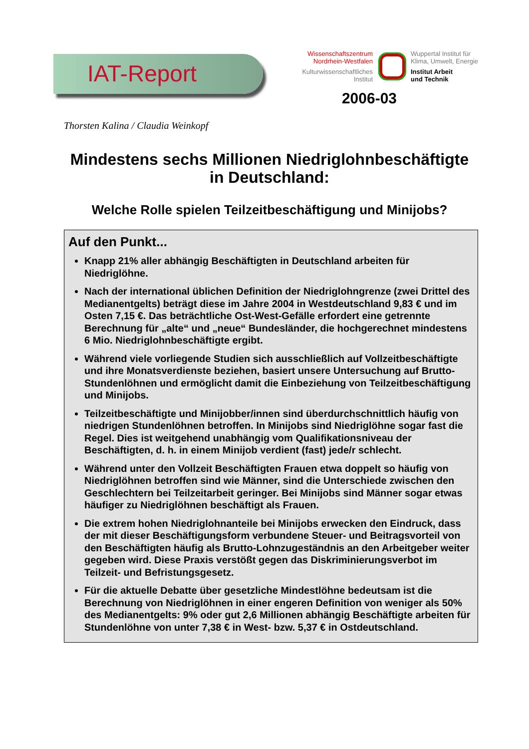IAT-Report
Wissenschaftszentrum
Nordrhein-Westfalen
Kulturwissenschaftliches
Institut
Wuppertal Institut für
Klima, Umwelt, Energie
Institut Arbeit
und Technik
2006-03
Thorsten Kalina / Claudia Weinkopf
Mindestens sechs Millionen Niedriglohnbeschäftigte
in Deutschland:
Welche Rolle spielen Teilzeitbeschäftigung und Minijobs?
Auf den Punkt...
Knapp 21% aller abhängig Beschäftigten in Deutschland arbeiten für Niedriglöhne.
Nach der international üblichen Definition der Niedriglohngrenze (zwei Drittel des Medianentgelts) beträgt diese im Jahre 2004 in Westdeutschland 9,83 € und im Osten 7,15 €. Das beträchtliche Ost-West-Gefälle erfordert eine getrennte Berechnung für „alte“ und „neue“ Bundesländer, die hochgerechnet mindestens 6 Mio. Niedriglohnbeschäftigte ergibt.
Während viele vorliegende Studien sich ausschließlich auf Vollzeitbeschäftigte und ihre Monatsverdienste beziehen, basiert unsere Untersuchung auf Brutto-Stundenlöhnen und ermöglicht damit die Einbeziehung von Teilzeitbeschäftigung und Minijobs.
Teilzeitbeschäftigte und Minijobber/innen sind überdurchschnittlich häufig von niedrigen Stundenlöhnen betroffen. In Minijobs sind Niedriglöhne sogar fast die Regel. Dies ist weitgehend unabhängig vom Qualifikationsniveau der Beschäftigten, d. h. in einem Minijob verdient (fast) jede/r schlecht.
Während unter den Vollzeit Beschäftigten Frauen etwa doppelt so häufig von Niedriglöhnen betroffen sind wie Männer, sind die Unterschiede zwischen den Geschlechtern bei Teilzeitarbeit geringer. Bei Minijobs sind Männer sogar etwas häufiger zu Niedriglöhnen beschäftigt als Frauen.
Die extrem hohen Niedriglohnanteile bei Minijobs erwecken den Eindruck, dass der mit dieser Beschäftigungsform verbundene Steuer- und Beitragsvorteil von den Beschäftigten häufig als Brutto-Lohnzugeständnis an den Arbeitgeber weiter gegeben wird. Diese Praxis verstößt gegen das Diskriminierungsverbot im Teilzeit- und Befristungsgesetz.
Für die aktuelle Debatte über gesetzliche Mindestlöhne bedeutsam ist die Berechnung von Niedriglöhnen in einer engeren Definition von weniger als 50% des Medianentgelts: 9% oder gut 2,6 Millionen abhängig Beschäftigte arbeiten für Stundenlöhne von unter 7,38 € in West- bzw. 5,37 € in Ostdeutschland.